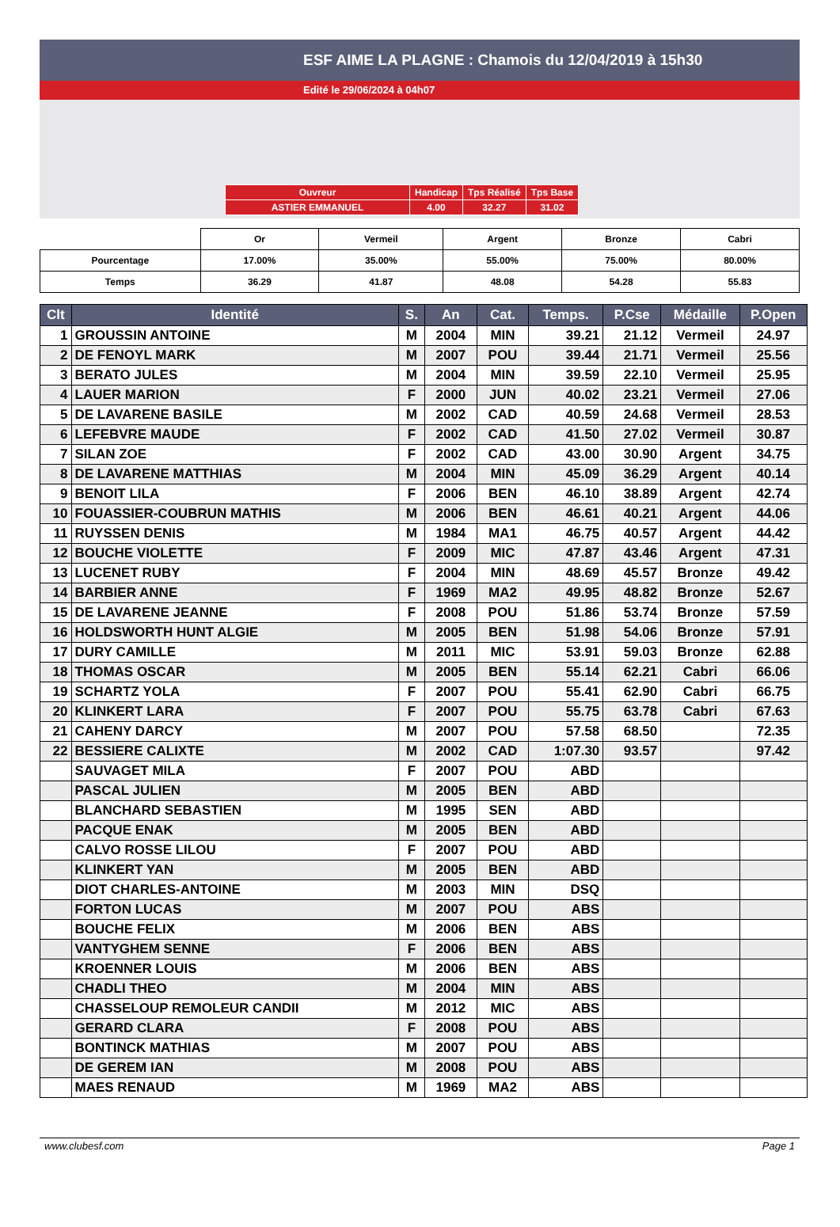ESF AIME LA PLAGNE : Chamois du 12/04/2019 à 15h30
Edité le 29/06/2024 à 04h07
| Ouvreur | Handicap | Tps Réalisé | Tps Base |
| ASTIER EMMANUEL | 4.00 | 32.27 | 31.02 |
| | Or | Vermeil | Argent | Bronze | Cabri |
| Pourcentage | 17.00% | 35.00% | 55.00% | 75.00% | 80.00% |
| Temps | 36.29 | 41.87 | 48.08 | 54.28 | 55.83 |
| Clt | Identité | S. | An | Cat. | Temps. | P.Cse | Médaille | P.Open |
| --- | --- | --- | --- | --- | --- | --- | --- | --- |
| 1 | GROUSSIN ANTOINE | M | 2004 | MIN | 39.21 | 21.12 | Vermeil | 24.97 |
| 2 | DE FENOYL MARK | M | 2007 | POU | 39.44 | 21.71 | Vermeil | 25.56 |
| 3 | BERATO JULES | M | 2004 | MIN | 39.59 | 22.10 | Vermeil | 25.95 |
| 4 | LAUER MARION | F | 2000 | JUN | 40.02 | 23.21 | Vermeil | 27.06 |
| 5 | DE LAVARENE BASILE | M | 2002 | CAD | 40.59 | 24.68 | Vermeil | 28.53 |
| 6 | LEFEBVRE MAUDE | F | 2002 | CAD | 41.50 | 27.02 | Vermeil | 30.87 |
| 7 | SILAN ZOE | F | 2002 | CAD | 43.00 | 30.90 | Argent | 34.75 |
| 8 | DE LAVARENE MATTHIAS | M | 2004 | MIN | 45.09 | 36.29 | Argent | 40.14 |
| 9 | BENOIT LILA | F | 2006 | BEN | 46.10 | 38.89 | Argent | 42.74 |
| 10 | FOUASSIER-COUBRUN MATHIS | M | 2006 | BEN | 46.61 | 40.21 | Argent | 44.06 |
| 11 | RUYSSEN DENIS | M | 1984 | MA1 | 46.75 | 40.57 | Argent | 44.42 |
| 12 | BOUCHE VIOLETTE | F | 2009 | MIC | 47.87 | 43.46 | Argent | 47.31 |
| 13 | LUCENET RUBY | F | 2004 | MIN | 48.69 | 45.57 | Bronze | 49.42 |
| 14 | BARBIER ANNE | F | 1969 | MA2 | 49.95 | 48.82 | Bronze | 52.67 |
| 15 | DE LAVARENE JEANNE | F | 2008 | POU | 51.86 | 53.74 | Bronze | 57.59 |
| 16 | HOLDSWORTH HUNT ALGIE | M | 2005 | BEN | 51.98 | 54.06 | Bronze | 57.91 |
| 17 | DURY CAMILLE | M | 2011 | MIC | 53.91 | 59.03 | Bronze | 62.88 |
| 18 | THOMAS OSCAR | M | 2005 | BEN | 55.14 | 62.21 | Cabri | 66.06 |
| 19 | SCHARTZ YOLA | F | 2007 | POU | 55.41 | 62.90 | Cabri | 66.75 |
| 20 | KLINKERT LARA | F | 2007 | POU | 55.75 | 63.78 | Cabri | 67.63 |
| 21 | CAHENY DARCY | M | 2007 | POU | 57.58 | 68.50 | | 72.35 |
| 22 | BESSIERE CALIXTE | M | 2002 | CAD | 1:07.30 | 93.57 | | 97.42 |
| | SAUVAGET MILA | F | 2007 | POU | ABD | | | |
| | PASCAL JULIEN | M | 2005 | BEN | ABD | | | |
| | BLANCHARD SEBASTIEN | M | 1995 | SEN | ABD | | | |
| | PACQUE ENAK | M | 2005 | BEN | ABD | | | |
| | CALVO ROSSE LILOU | F | 2007 | POU | ABD | | | |
| | KLINKERT YAN | M | 2005 | BEN | ABD | | | |
| | DIOT CHARLES-ANTOINE | M | 2003 | MIN | DSQ | | | |
| | FORTON LUCAS | M | 2007 | POU | ABS | | | |
| | BOUCHE FELIX | M | 2006 | BEN | ABS | | | |
| | VANTYGHEM SENNE | F | 2006 | BEN | ABS | | | |
| | KROENNER LOUIS | M | 2006 | BEN | ABS | | | |
| | CHADLI THEO | M | 2004 | MIN | ABS | | | |
| | CHASSELOUP REMOLEUR CANDII | M | 2012 | MIC | ABS | | | |
| | GERARD CLARA | F | 2008 | POU | ABS | | | |
| | BONTINCK MATHIAS | M | 2007 | POU | ABS | | | |
| | DE GEREM IAN | M | 2008 | POU | ABS | | | |
| | MAES RENAUD | M | 1969 | MA2 | ABS | | | |
www.clubesf.com Page 1